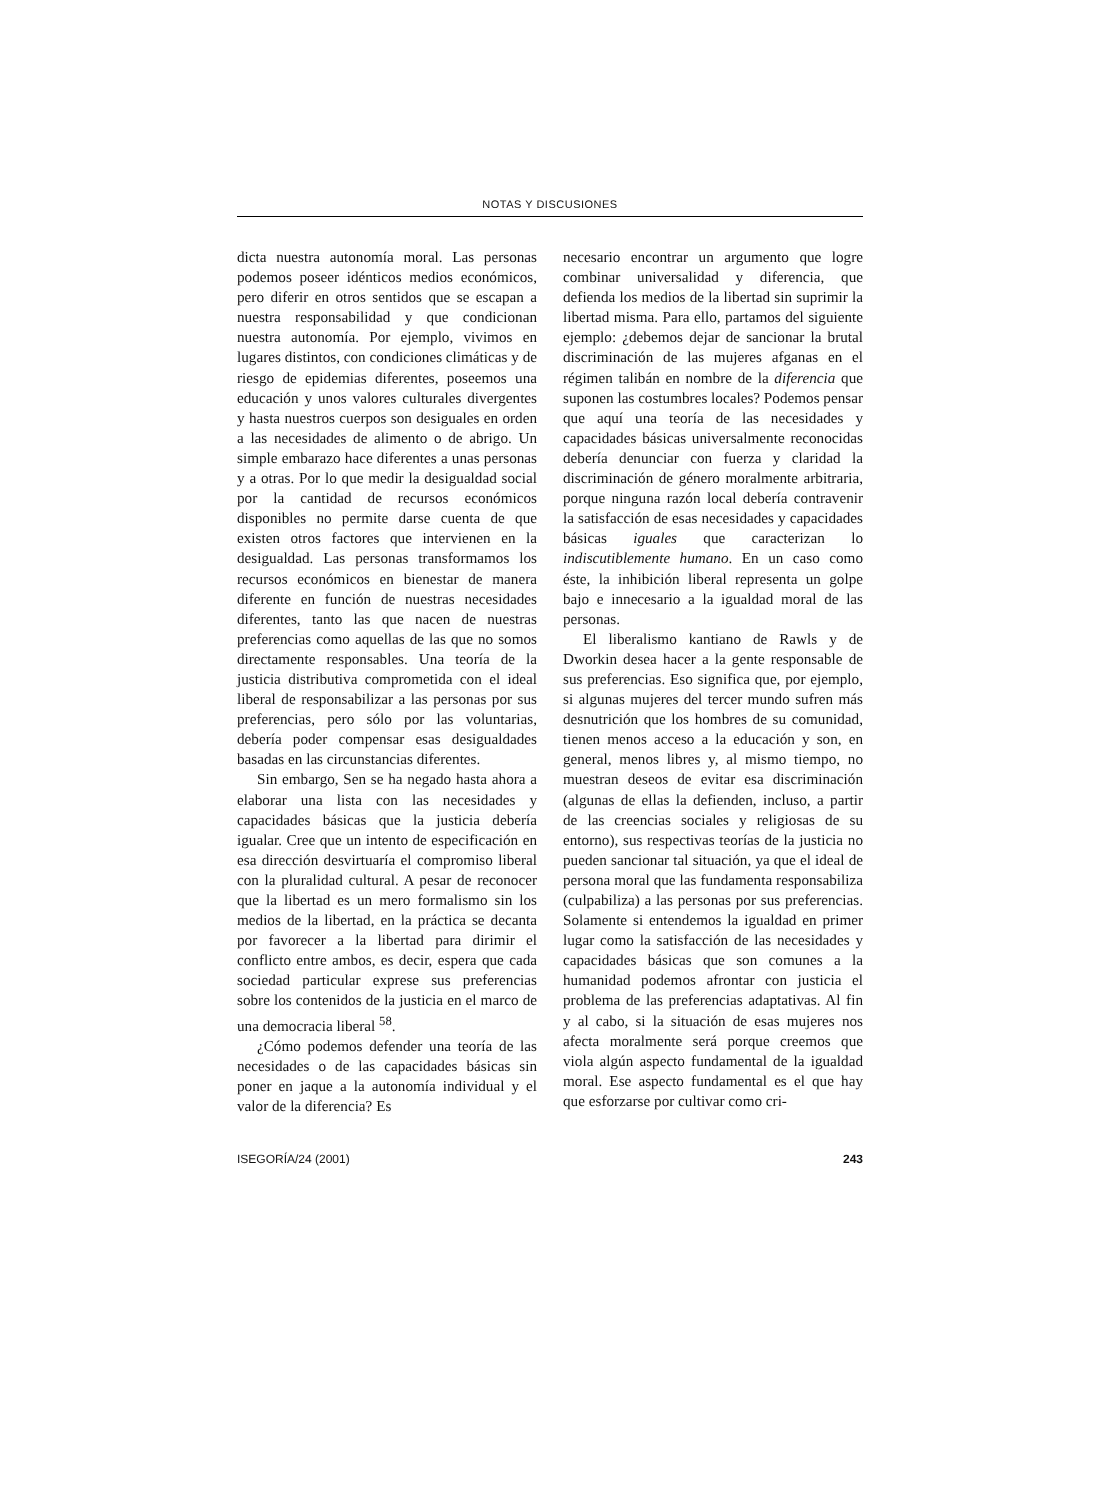NOTAS Y DISCUSIONES
dicta nuestra autonomía moral. Las personas podemos poseer idénticos medios económicos, pero diferir en otros sentidos que se escapan a nuestra responsabilidad y que condicionan nuestra autonomía. Por ejemplo, vivimos en lugares distintos, con condiciones climáticas y de riesgo de epidemias diferentes, poseemos una educación y unos valores culturales divergentes y hasta nuestros cuerpos son desiguales en orden a las necesidades de alimento o de abrigo. Un simple embarazo hace diferentes a unas personas y a otras. Por lo que medir la desigualdad social por la cantidad de recursos económicos disponibles no permite darse cuenta de que existen otros factores que intervienen en la desigualdad. Las personas transformamos los recursos económicos en bienestar de manera diferente en función de nuestras necesidades diferentes, tanto las que nacen de nuestras preferencias como aquellas de las que no somos directamente responsables. Una teoría de la justicia distributiva comprometida con el ideal liberal de responsabilizar a las personas por sus preferencias, pero sólo por las voluntarias, debería poder compensar esas desigualdades basadas en las circunstancias diferentes.
Sin embargo, Sen se ha negado hasta ahora a elaborar una lista con las necesidades y capacidades básicas que la justicia debería igualar. Cree que un intento de especificación en esa dirección desvirtuaría el compromiso liberal con la pluralidad cultural. A pesar de reconocer que la libertad es un mero formalismo sin los medios de la libertad, en la práctica se decanta por favorecer a la libertad para dirimir el conflicto entre ambos, es decir, espera que cada sociedad particular exprese sus preferencias sobre los contenidos de la justicia en el marco de una democracia liberal <sup>58</sup>.
¿Cómo podemos defender una teoría de las necesidades o de las capacidades básicas sin poner en jaque a la autonomía individual y el valor de la diferencia? Es
necesario encontrar un argumento que logre combinar universalidad y diferencia, que defienda los medios de la libertad sin suprimir la libertad misma. Para ello, partamos del siguiente ejemplo: ¿debemos dejar de sancionar la brutal discriminación de las mujeres afganas en el régimen talibán en nombre de la diferencia que suponen las costumbres locales? Podemos pensar que aquí una teoría de las necesidades y capacidades básicas universalmente reconocidas debería denunciar con fuerza y claridad la discriminación de género moralmente arbitraria, porque ninguna razón local debería contravenir la satisfacción de esas necesidades y capacidades básicas iguales que caracterizan lo indiscutiblemente humano. En un caso como éste, la inhibición liberal representa un golpe bajo e innecesario a la igualdad moral de las personas.
El liberalismo kantiano de Rawls y de Dworkin desea hacer a la gente responsable de sus preferencias. Eso significa que, por ejemplo, si algunas mujeres del tercer mundo sufren más desnutrición que los hombres de su comunidad, tienen menos acceso a la educación y son, en general, menos libres y, al mismo tiempo, no muestran deseos de evitar esa discriminación (algunas de ellas la defienden, incluso, a partir de las creencias sociales y religiosas de su entorno), sus respectivas teorías de la justicia no pueden sancionar tal situación, ya que el ideal de persona moral que las fundamenta responsabiliza (culpabiliza) a las personas por sus preferencias. Solamente si entendemos la igualdad en primer lugar como la satisfacción de las necesidades y capacidades básicas que son comunes a la humanidad podemos afrontar con justicia el problema de las preferencias adaptativas. Al fin y al cabo, si la situación de esas mujeres nos afecta moralmente será porque creemos que viola algún aspecto fundamental de la igualdad moral. Ese aspecto fundamental es el que hay que esforzarse por cultivar como cri-
ISEGORÍA/24 (2001) 243